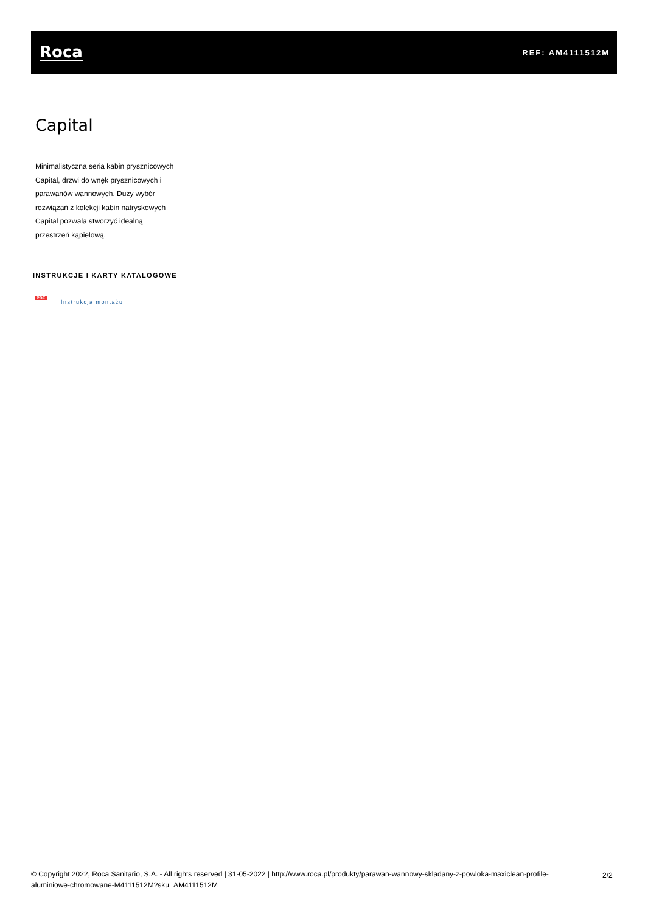Roca
REF: AM4111512M
Capital
Minimalistyczna seria kabin prysznicowych Capital, drzwi do wnęk prysznicowych i parawanów wannowych. Duży wybór rozwiązań z kolekcji kabin natryskowych Capital pozwala stworzyć idealną przestrzeń kąpielową.
INSTRUKCJE I KARTY KATALOGOWE
PDF
Instrukcja montażu
© Copyright 2022, Roca Sanitario, S.A. - All rights reserved | 31-05-2022 | http://www.roca.pl/produkty/parawan-wannowy-skladany-z-powloka-maxiclean-profile-aluminiowe-chromowane-M4111512M?sku=AM4111512M
2/2